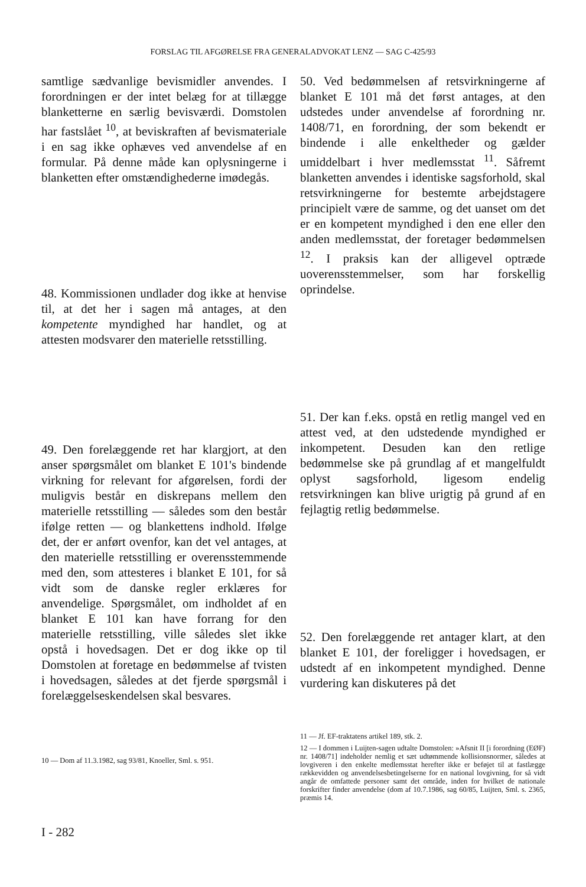FORSLAG TIL AFGØRELSE FRA GENERALADVOKAT LENZ — SAG C-425/93
samtlige sædvanlige bevismidler anvendes. I forordningen er der intet belæg for at tillægge blanketterne en særlig bevisværdi. Domstolen har fastslået <sup>10</sup>, at beviskraften af bevismateriale i en sag ikke ophæves ved anvendelse af en formular. På denne måde kan oplysningerne i blanketten efter omstændighederne imødegås.
48. Kommissionen undlader dog ikke at henvise til, at det her i sagen må antages, at den kompetente myndighed har handlet, og at attesten modsvarer den materielle retsstilling.
49. Den forelæggende ret har klargjort, at den anser spørgsmålet om blanket E 101's bindende virkning for relevant for afgørelsen, fordi der muligvis består en diskrepans mellem den materielle retsstilling — således som den består ifølge retten — og blankettens indhold. Ifølge det, der er anført ovenfor, kan det vel antages, at den materielle retsstilling er overensstemmende med den, som attesteres i blanket E 101, for så vidt som de danske regler erklæres for anvendelige. Spørgsmålet, om indholdet af en blanket E 101 kan have forrang for den materielle retsstilling, ville således slet ikke opstå i hovedsagen. Det er dog ikke op til Domstolen at foretage en bedømmelse af tvisten i hovedsagen, således at det fjerde spørgsmål i forelæggelseskendelsen skal besvares.
10 — Dom af 11.3.1982, sag 93/81, Knoeller, Sml. s. 951.
50. Ved bedømmelsen af retsvirkningerne af blanket E 101 må det først antages, at den udstedes under anvendelse af forordning nr. 1408/71, en forordning, der som bekendt er bindende i alle enkeltheder og gælder umiddelbart i hver medlemsstat <sup>11</sup>. Såfremt blanketten anvendes i identiske sagsforhold, skal retsvirkningerne for bestemte arbejdstagere principielt være de samme, og det uanset om det er en kompetent myndighed i den ene eller den anden medlemsstat, der foretager bedømmelsen <sup>12</sup>. I praksis kan der alligevel optræde uoverensstemmelser, som har forskellig oprindelse.
51. Der kan f.eks. opstå en retlig mangel ved en attest ved, at den udstedende myndighed er inkompetent. Desuden kan den retlige bedømmelse ske på grundlag af et mangelfuldt oplyst sagsforhold, ligesom endelig retsvirkningen kan blive urigtig på grund af en fejlagtig retlig bedømmelse.
52. Den forelæggende ret antager klart, at den blanket E 101, der foreligger i hovedsagen, er udstedt af en inkompetent myndighed. Denne vurdering kan diskuteres på det
11 — Jf. EF-traktatens artikel 189, stk. 2.
12 — I dommen i Luijten-sagen udtalte Domstolen: »Afsnit II [i forordning (EØF) nr. 1408/71] indeholder nemlig et sæt udtømmende kollisionsnormer, således at lovgiveren i den enkelte medlemsstat herefter ikke er beføjet til at fastlægge rækkevidden og anvendelsesbetingelserne for en national lovgivning, for så vidt angår de omfattede personer samt det område, inden for hvilket de nationale forskrifter finder anvendelse (dom af 10.7.1986, sag 60/85, Luijten, Sml. s. 2365, præmis 14.
I - 282